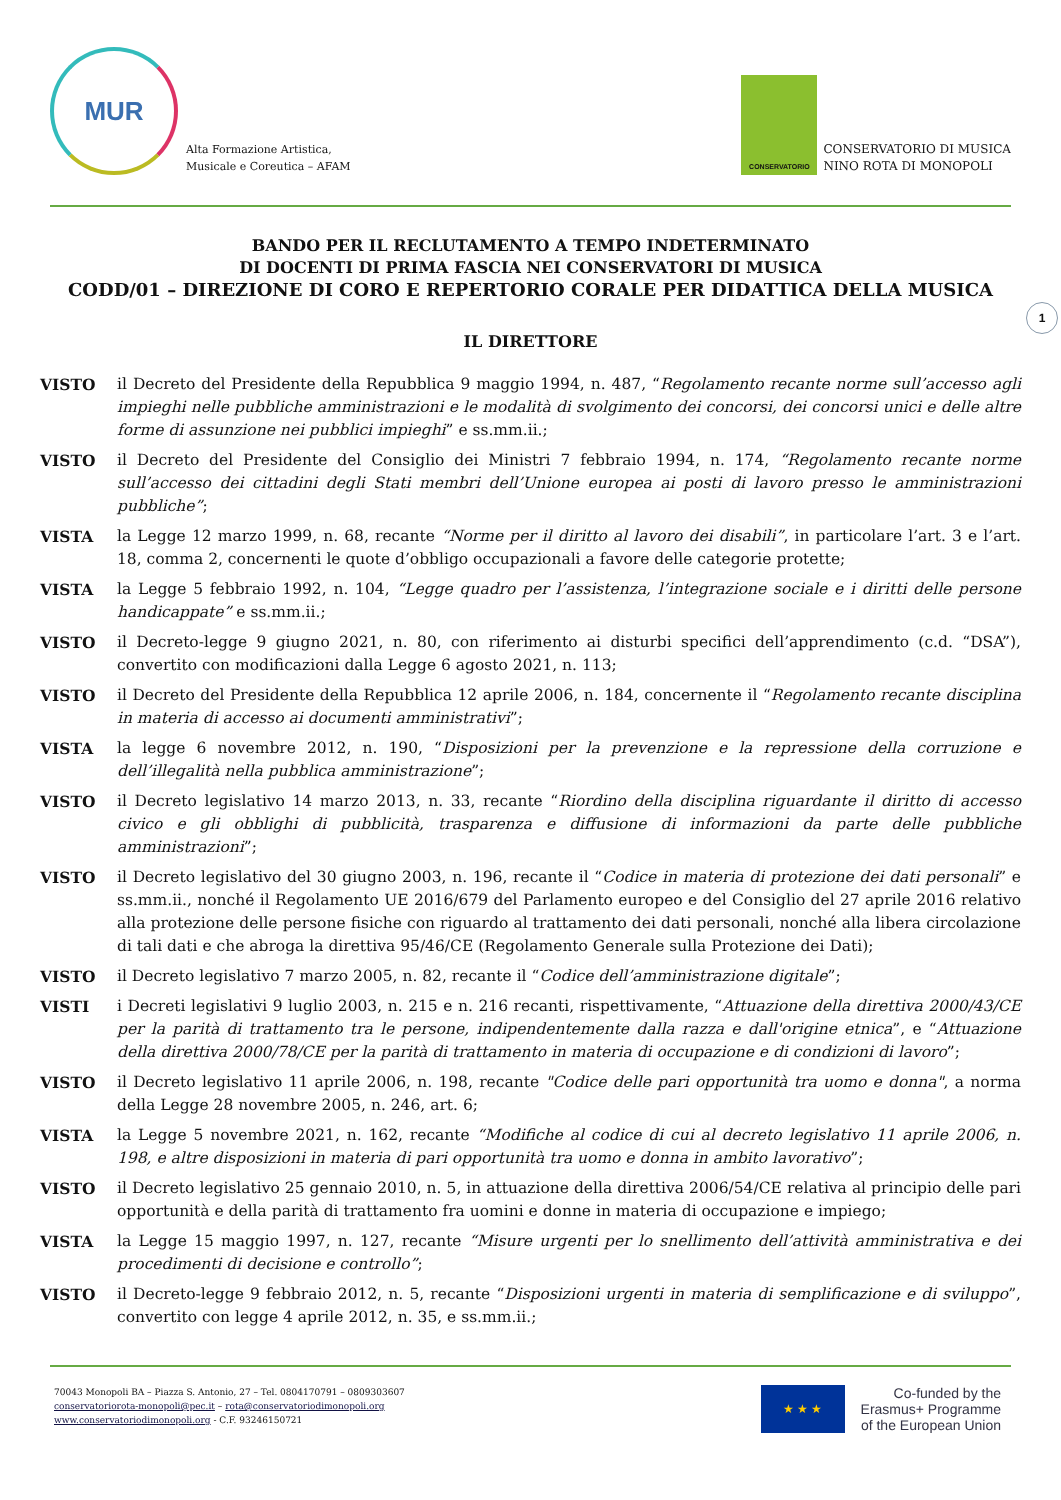MUR
Alta Formazione Artistica,
Musicale e Coreutica – AFAM
CONSERVATORIO
CONSERVATORIO DI MUSICA
NINO ROTA DI MONOPOLI
BANDO PER IL RECLUTAMENTO A TEMPO INDETERMINATO
DI DOCENTI DI PRIMA FASCIA NEI CONSERVATORI DI MUSICA
CODD/01 – DIREZIONE DI CORO E REPERTORIO CORALE PER DIDATTICA DELLA MUSICA
IL DIRETTORE
1
VISTO il Decreto del Presidente della Repubblica 9 maggio 1994, n. 487, “Regolamento recante norme sull’accesso agli impieghi nelle pubbliche amministrazioni e le modalità di svolgimento dei concorsi, dei concorsi unici e delle altre forme di assunzione nei pubblici impieghi” e ss.mm.ii.;
VISTO il Decreto del Presidente del Consiglio dei Ministri 7 febbraio 1994, n. 174, “Regolamento recante norme sull’accesso dei cittadini degli Stati membri dell’Unione europea ai posti di lavoro presso le amministrazioni pubbliche”;
VISTA la Legge 12 marzo 1999, n. 68, recante “Norme per il diritto al lavoro dei disabili”, in particolare l’art. 3 e l’art. 18, comma 2, concernenti le quote d’obbligo occupazionali a favore delle categorie protette;
VISTA la Legge 5 febbraio 1992, n. 104, “Legge quadro per l’assistenza, l’integrazione sociale e i diritti delle persone handicappate” e ss.mm.ii.;
VISTO il Decreto-legge 9 giugno 2021, n. 80, con riferimento ai disturbi specifici dell’apprendimento (c.d. “DSA”), convertito con modificazioni dalla Legge 6 agosto 2021, n. 113;
VISTO il Decreto del Presidente della Repubblica 12 aprile 2006, n. 184, concernente il “Regolamento recante disciplina in materia di accesso ai documenti amministrativi”;
VISTA la legge 6 novembre 2012, n. 190, “Disposizioni per la prevenzione e la repressione della corruzione e dell’illegalità nella pubblica amministrazione”;
VISTO il Decreto legislativo 14 marzo 2013, n. 33, recante “Riordino della disciplina riguardante il diritto di accesso civico e gli obblighi di pubblicità, trasparenza e diffusione di informazioni da parte delle pubbliche amministrazioni”;
VISTO il Decreto legislativo del 30 giugno 2003, n. 196, recante il “Codice in materia di protezione dei dati personali” e ss.mm.ii., nonché il Regolamento UE 2016/679 del Parlamento europeo e del Consiglio del 27 aprile 2016 relativo alla protezione delle persone fisiche con riguardo al trattamento dei dati personali, nonché alla libera circolazione di tali dati e che abroga la direttiva 95/46/CE (Regolamento Generale sulla Protezione dei Dati);
VISTO il Decreto legislativo 7 marzo 2005, n. 82, recante il “Codice dell’amministrazione digitale”;
VISTI i Decreti legislativi 9 luglio 2003, n. 215 e n. 216 recanti, rispettivamente, “Attuazione della direttiva 2000/43/CE per la parità di trattamento tra le persone, indipendentemente dalla razza e dall'origine etnica”, e “Attuazione della direttiva 2000/78/CE per la parità di trattamento in materia di occupazione e di condizioni di lavoro”;
VISTO il Decreto legislativo 11 aprile 2006, n. 198, recante "Codice delle pari opportunità tra uomo e donna", a norma della Legge 28 novembre 2005, n. 246, art. 6;
VISTA la Legge 5 novembre 2021, n. 162, recante “Modifiche al codice di cui al decreto legislativo 11 aprile 2006, n. 198, e altre disposizioni in materia di pari opportunità tra uomo e donna in ambito lavorativo”;
VISTO il Decreto legislativo 25 gennaio 2010, n. 5, in attuazione della direttiva 2006/54/CE relativa al principio delle pari opportunità e della parità di trattamento fra uomini e donne in materia di occupazione e impiego;
VISTA la Legge 15 maggio 1997, n. 127, recante “Misure urgenti per lo snellimento dell’attività amministrativa e dei procedimenti di decisione e controllo”;
VISTO il Decreto-legge 9 febbraio 2012, n. 5, recante “Disposizioni urgenti in materia di semplificazione e di sviluppo”, convertito con legge 4 aprile 2012, n. 35, e ss.mm.ii.;
70043 Monopoli BA – Piazza S. Antonio, 27 – Tel. 0804170791 – 0809303607
conservatoriorota-monopoli@pec.it – rota@conservatoriodimonopoli.org
www.conservatoriodimonopoli.org - C.F. 93246150721
★ ★ ★
Co-funded by the
Erasmus+ Programme
of the European Union